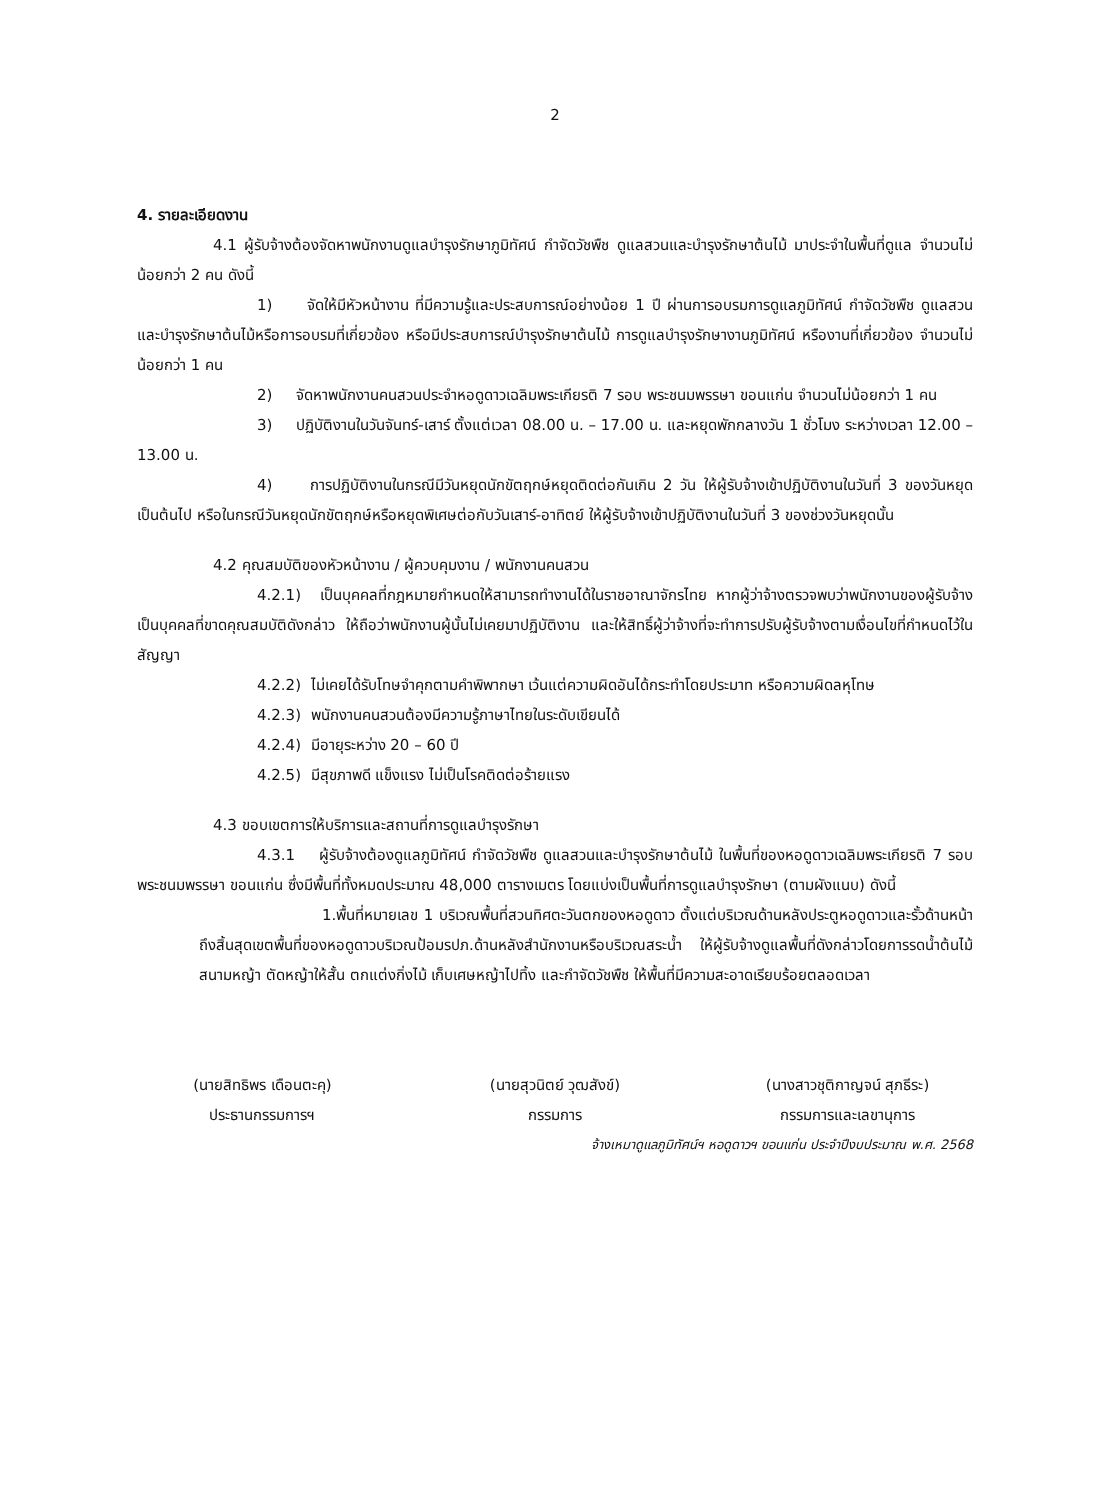2
4. รายละเอียดงาน
4.1 ผู้รับจ้างต้องจัดหาพนักงานดูแลบำรุงรักษาภูมิทัศน์ กำจัดวัชพืช ดูแลสวนและบำรุงรักษาต้นไม้ มาประจำในพื้นที่ดูแล จำนวนไม่น้อยกว่า 2 คน ดังนี้
1) จัดให้มีหัวหน้างาน ที่มีความรู้และประสบการณ์อย่างน้อย 1 ปี ผ่านการอบรมการดูแลภูมิทัศน์ กำจัดวัชพืช ดูแลสวนและบำรุงรักษาต้นไม้หรือการอบรมที่เกี่ยวข้อง หรือมีประสบการณ์บำรุงรักษาต้นไม้ การดูแลบำรุงรักษางานภูมิทัศน์ หรืองานที่เกี่ยวข้อง จำนวนไม่น้อยกว่า 1 คน
2) จัดหาพนักงานคนสวนประจำหอดูดาวเฉลิมพระเกียรติ 7 รอบ พระชนมพรรษา ขอนแก่น จำนวนไม่น้อยกว่า 1 คน
3) ปฏิบัติงานในวันจันทร์-เสาร์ ตั้งแต่เวลา 08.00 น. – 17.00 น. และหยุดพักกลางวัน 1 ชั่วโมง ระหว่างเวลา 12.00 – 13.00 น.
4) การปฏิบัติงานในกรณีมีวันหยุดนักขัตฤกษ์หยุดติดต่อกันเกิน 2 วัน ให้ผู้รับจ้างเข้าปฏิบัติงานในวันที่ 3 ของวันหยุดเป็นต้นไป หรือในกรณีวันหยุดนักขัตฤกษ์หรือหยุดพิเศษต่อกับวันเสาร์-อาทิตย์ ให้ผู้รับจ้างเข้าปฏิบัติงานในวันที่ 3 ของช่วงวันหยุดนั้น
4.2 คุณสมบัติของหัวหน้างาน / ผู้ควบคุมงาน / พนักงานคนสวน
4.2.1) เป็นบุคคลที่กฎหมายกำหนดให้สามารถทำงานได้ในราชอาณาจักรไทย หากผู้ว่าจ้างตรวจพบว่าพนักงานของผู้รับจ้างเป็นบุคคลที่ขาดคุณสมบัติดังกล่าว ให้ถือว่าพนักงานผู้นั้นไม่เคยมาปฏิบัติงาน และให้สิทธิ์ผู้ว่าจ้างที่จะทำการปรับผู้รับจ้างตามเงื่อนไขที่กำหนดไว้ในสัญญา
4.2.2) ไม่เคยได้รับโทษจำคุกตามคำพิพากษา เว้นแต่ความผิดอันได้กระทำโดยประมาท หรือความผิดลหุโทษ
4.2.3) พนักงานคนสวนต้องมีความรู้ภาษาไทยในระดับเขียนได้
4.2.4) มีอายุระหว่าง 20 – 60 ปี
4.2.5) มีสุขภาพดี แข็งแรง ไม่เป็นโรคติดต่อร้ายแรง
4.3 ขอบเขตการให้บริการและสถานที่การดูแลบำรุงรักษา
4.3.1 ผู้รับจ้างต้องดูแลภูมิทัศน์ กำจัดวัชพืช ดูแลสวนและบำรุงรักษาต้นไม้ ในพื้นที่ของหอดูดาวเฉลิมพระเกียรติ 7 รอบ พระชนมพรรษา ขอนแก่น ซึ่งมีพื้นที่ทั้งหมดประมาณ 48,000 ตารางเมตร โดยแบ่งเป็นพื้นที่การดูแลบำรุงรักษา (ตามผังแนบ) ดังนี้
1.พื้นที่หมายเลข 1 บริเวณพื้นที่สวนทิศตะวันตกของหอดูดาว ตั้งแต่บริเวณด้านหลังประตูหอดูดาวและรั้วด้านหน้าถึงสิ้นสุดเขตพื้นที่ของหอดูดาวบริเวณป้อมรปภ.ด้านหลังสำนักงานหรือบริเวณสระน้ำ ให้ผู้รับจ้างดูแลพื้นที่ดังกล่าวโดยการรดน้ำต้นไม้ สนามหญ้า ตัดหญ้าให้สั้น ตกแต่งกิ่งไม้ เก็บเศษหญ้าไปทิ้ง และกำจัดวัชพืช ให้พื้นที่มีความสะอาดเรียบร้อยตลอดเวลา
(นายสิทธิพร เดือนตะคุ)
ประธานกรรมการฯ
(นายสุวนิตย์ วุฒสังข์)
กรรมการ
(นางสาวชุติกาญจน์ สุภธีระ)
กรรมการและเลขานุการ
จ้างเหมาดูแลภูมิทัศน์ฯ หอดูดาวฯ ขอนแก่น ประจำปีงบประมาณ พ.ศ. 2568